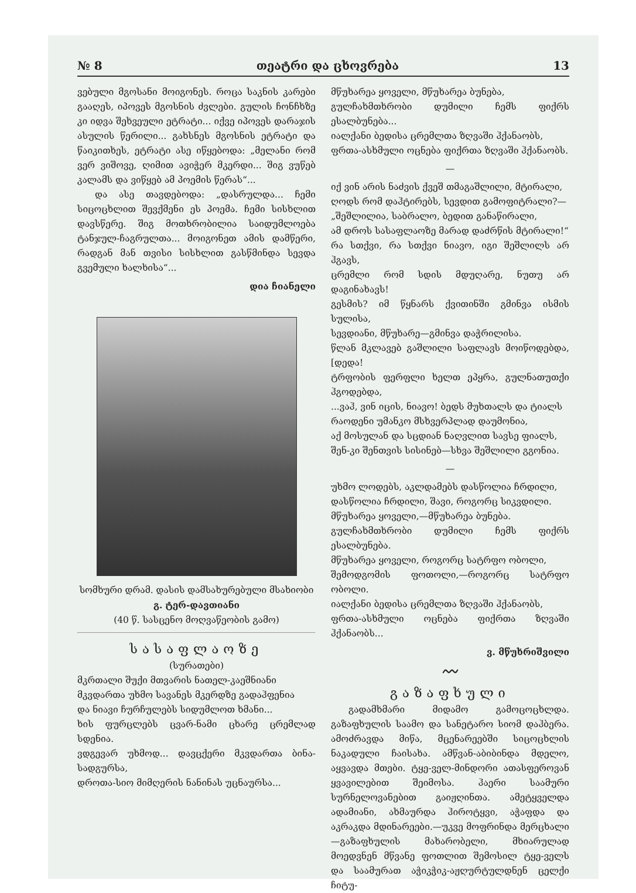№ 8 თეატრი და ცხოვრება 13
ვებული მგოსანი მოიგონეს. როცა საკნის კარები გააღეს, იპოვეს მგოსნის ძვლები. გულის ჩონჩხზე კი იდვა შეხვეული ეტრატი... იქვე იპოვეს დარაჯის ასულის წერილი... გახსნეს მგოსნის ეტრატი და წაიკითხეს, ეტრატი ასე იწყებოდა: „მელანი რომ ვერ ვიშოვე, ღიმით ავიჭერ მკერდი... შიგ ვუწებ კალამს და ვიწყებ ამ პოემის წერას“...
და ასე თავდებოდა: „დასრულდა... ჩემი სიცოცხლით შევქმენი ეს პოემა. ჩემი სისხლით დავსწერე. შიგ მოთხრობილია საიდუმლოება ტანჯულ-ჩაგრულთა... მოიგონეთ ამის დამწერი, რადგან მან თვისი სისხლით გასწმინდა სევდა გვემული ხალხისა“...
დია ჩიანელი
სომხური დრამ. დასის დამსახურებული მსახიობი
გ. ტერ-დავთიანი
(40 წ. სასცენო მოღვაწეობის გამო)
სასაფლაოზე
(სურათები)
მკრთალი შუქი მთვარის ნათელ-კაეშნიანი
მკვდართა უხმო სავანეს მკერდზე გადაჰფენია
და ნიავი ჩურჩულებს სიდუმლოთ ხმანი...
ხის ფურცლებს ცვარ-ნამი ცხარე ცრემლად სდენია.
ვდგევარ უხმოდ... დავცქერი მკვდართა ბინა-სადგურსა,
დროთა-სიო მიმღერის ნანინას უცნაურსა...
მწუხარეა ყოველი, მწუხარეა ბუნება,
გულჩახმთხრობი დუმილი ჩემს ფიქრს ესალბუნება...
იალქანი ბედისა ცრემლთა ზღვაში ჰქანაობს,
ფრთა-ასხმული ოცნება ფიქრთა ზღვაში ჰქანაობს.
—
იქ ვინ არის ნაძვის ქვეშ თმაგაშლილი, მტირალი,
ღოდს რომ დაჰტირებს, სევდით გამოფიტრალი?—
„შეშლილია, საბრალო, ბედით განაწირალი,
ამ დროს სასაფლაოზე მარად დაძრწის მტირალი!“
რა სთქვი, რა სთქვი ნიავო, იგი შეშლილს არ ჰგავს,
ცრემლი რომ სდის მდუღარე, ნუთუ არ დაგინახავს!
გესმის? იმ წყნარს ქვითინში გმინვა ისმის სულისა,
სევდიანი, მწუხარე—გმინვა დაჭრილისა.
წლან მკლავებ გაშლილი საფლავს მოიწოდებდა, [დედა!
ტრფობის ფერფლი ხელთ ეპყრა, გულნათუთქი ჰგოდებდა,
...ვაჰ, ვინ იცის, ნიავო! ბედს მუხთალს და ტიალს
რაოდენი უმანკო მსხვერპლად დაუმონია,
აქ მოსულან და სცდიან ნაღვლით სავსე ფიალს,
შენ-კი შენთვის სისინებ—სხვა შეშლილი გგონია.
—
უხმო ლოდებს, აკლდამებს დასწოლია ჩრდილი,
დასწოლია ჩრდილი, შავი, როგორც სიკვდილი.
მწუხარეა ყოველი,—მწუხარეა ბუნება.
გულჩახმთხრობი დუმილი ჩემს ფიქრს ესალბუნება.
მწუხარეა ყოველი, როგორც სატრფო ობოლი,
შემოდგომის ფოთოლი,—როგორც სატრფო ობოლი.
იალქანი ბედისა ცრემლთა ზღვაში ჰქანაობს,
ფრთა-ასხმული ოცნება ფიქრთა ზღვაში ჰქანაობს...
ვ. მწუხრიშვილი
〰
გაზაფხული
გადამხმარი მიდამო გამოცოცხლდა. გაზაფხულის საამო და სანეტარო სიომ დაჰბერა. ამოძრავდა მიწა, მცენარეებში სიცოცხლის ნაკადული ჩაისახა. ამწვან-აბიბინდა მდელო, აყვავდა მთები. ტყე-ველ-მინდორი ათასფეროვან ყვავილებით შეიმოსა. ჰაერი საამური სურნელოვანებით გაიჟღინთა. ამეტყველდა ადამიანი, ახმაურდა ჰიროტყვი, აჭაფდა და აკრაკდა მდინარეები.—უკვე მოფრინდა მერცხალი—გაზაფხულის მახარობელი, მხიარულად მოედვნენ მწვანე ფოთლით შემოსილ ტყე-ველს და საამურათ აჭიკჭიკ-აჟღურტულდნენ ცელქი ჩიტუ-